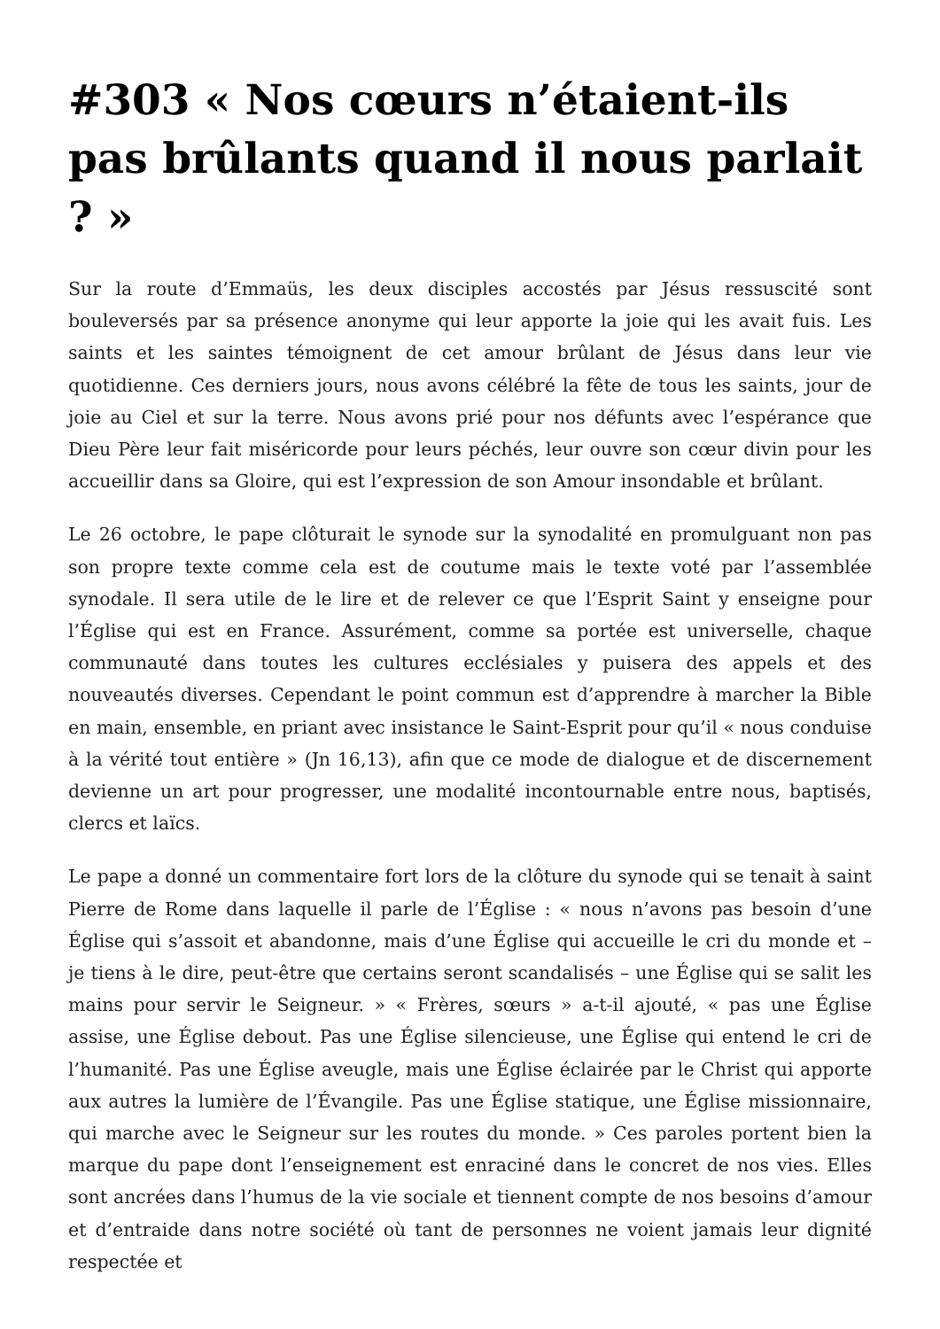#303 « Nos cœurs n’étaient-ils pas brûlants quand il nous parlait ? »
Sur la route d’Emmaüs, les deux disciples accostés par Jésus ressuscité sont bouleversés par sa présence anonyme qui leur apporte la joie qui les avait fuis. Les saints et les saintes témoignent de cet amour brûlant de Jésus dans leur vie quotidienne. Ces derniers jours, nous avons célébré la fête de tous les saints, jour de joie au Ciel et sur la terre. Nous avons prié pour nos défunts avec l’espérance que Dieu Père leur fait miséricorde pour leurs péchés, leur ouvre son cœur divin pour les accueillir dans sa Gloire, qui est l’expression de son Amour insondable et brûlant.
Le 26 octobre, le pape clôturait le synode sur la synodalité en promulguant non pas son propre texte comme cela est de coutume mais le texte voté par l’assemblée synodale. Il sera utile de le lire et de relever ce que l’Esprit Saint y enseigne pour l’Église qui est en France. Assurément, comme sa portée est universelle, chaque communauté dans toutes les cultures ecclésiales y puisera des appels et des nouveautés diverses. Cependant le point commun est d’apprendre à marcher la Bible en main, ensemble, en priant avec insistance le Saint-Esprit pour qu’il « nous conduise à la vérité tout entière » (Jn 16,13), afin que ce mode de dialogue et de discernement devienne un art pour progresser, une modalité incontournable entre nous, baptisés, clercs et laïcs.
Le pape a donné un commentaire fort lors de la clôture du synode qui se tenait à saint Pierre de Rome dans laquelle il parle de l’Église : « nous n’avons pas besoin d’une Église qui s’assoit et abandonne, mais d’une Église qui accueille le cri du monde et – je tiens à le dire, peut-être que certains seront scandalisés – une Église qui se salit les mains pour servir le Seigneur. » « Frères, sœurs » a-t-il ajouté, « pas une Église assise, une Église debout. Pas une Église silencieuse, une Église qui entend le cri de l’humanité. Pas une Église aveugle, mais une Église éclairée par le Christ qui apporte aux autres la lumière de l’Évangile. Pas une Église statique, une Église missionnaire, qui marche avec le Seigneur sur les routes du monde. » Ces paroles portent bien la marque du pape dont l’enseignement est enraciné dans le concret de nos vies. Elles sont ancrées dans l’humus de la vie sociale et tiennent compte de nos besoins d’amour et d’entraide dans notre société où tant de personnes ne voient jamais leur dignité respectée et